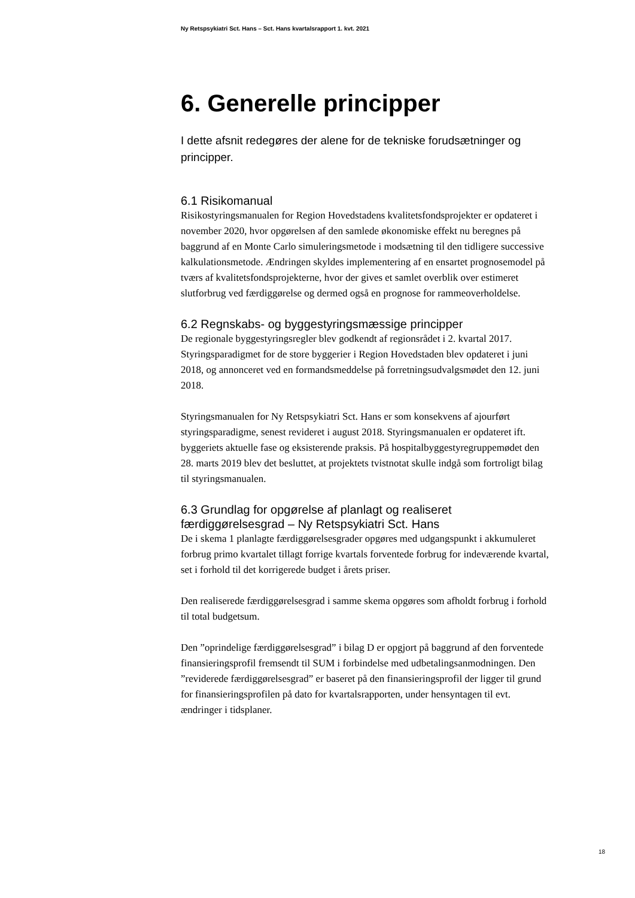Ny Retspsykiatri Sct. Hans – Sct. Hans kvartalsrapport 1. kvt. 2021
6. Generelle principper
I dette afsnit redegøres der alene for de tekniske forudsætninger og principper.
6.1 Risikomanual
Risikostyringsmanualen for Region Hovedstadens kvalitetsfondsprojekter er opdateret i november 2020, hvor opgørelsen af den samlede økonomiske effekt nu beregnes på baggrund af en Monte Carlo simuleringsmetode i modsætning til den tidligere successive kalkulationsmetode. Ændringen skyldes implementering af en ensartet prognosemodel på tværs af kvalitetsfondsprojekterne, hvor der gives et samlet overblik over estimeret slutforbrug ved færdiggørelse og dermed også en prognose for rammeoverholdelse.
6.2 Regnskabs- og byggestyringsmæssige principper
De regionale byggestyringsregler blev godkendt af regionsrådet i 2. kvartal 2017. Styringsparadigmet for de store byggerier i Region Hovedstaden blev opdateret i juni 2018, og annonceret ved en formandsmeddelse på forretningsudvalgsmødet den 12. juni 2018.
Styringsmanualen for Ny Retspsykiatri Sct. Hans er som konsekvens af ajourført styringsparadigme, senest revideret i august 2018. Styringsmanualen er opdateret ift. byggeriets aktuelle fase og eksisterende praksis. På hospitalbyggestyregruppemødet den 28. marts 2019 blev det besluttet, at projektets tvistnotat skulle indgå som fortroligt bilag til styringsmanualen.
6.3 Grundlag for opgørelse af planlagt og realiseret færdiggørelsesgrad – Ny Retspsykiatri Sct. Hans
De i skema 1 planlagte færdiggørelsesgrader opgøres med udgangspunkt i akkumuleret forbrug primo kvartalet tillagt forrige kvartals forventede forbrug for indeværende kvartal, set i forhold til det korrigerede budget i årets priser.
Den realiserede færdiggørelsesgrad i samme skema opgøres som afholdt forbrug i forhold til total budgetsum.
Den ”oprindelige færdiggørelsesgrad” i bilag D er opgjort på baggrund af den forventede finansieringsprofil fremsendt til SUM i forbindelse med udbetalingsanmodningen. Den ”reviderede færdiggørelsesgrad” er baseret på den finansieringsprofil der ligger til grund for finansieringsprofilen på dato for kvartalsrapporten, under hensyntagen til evt. ændringer i tidsplaner.
18